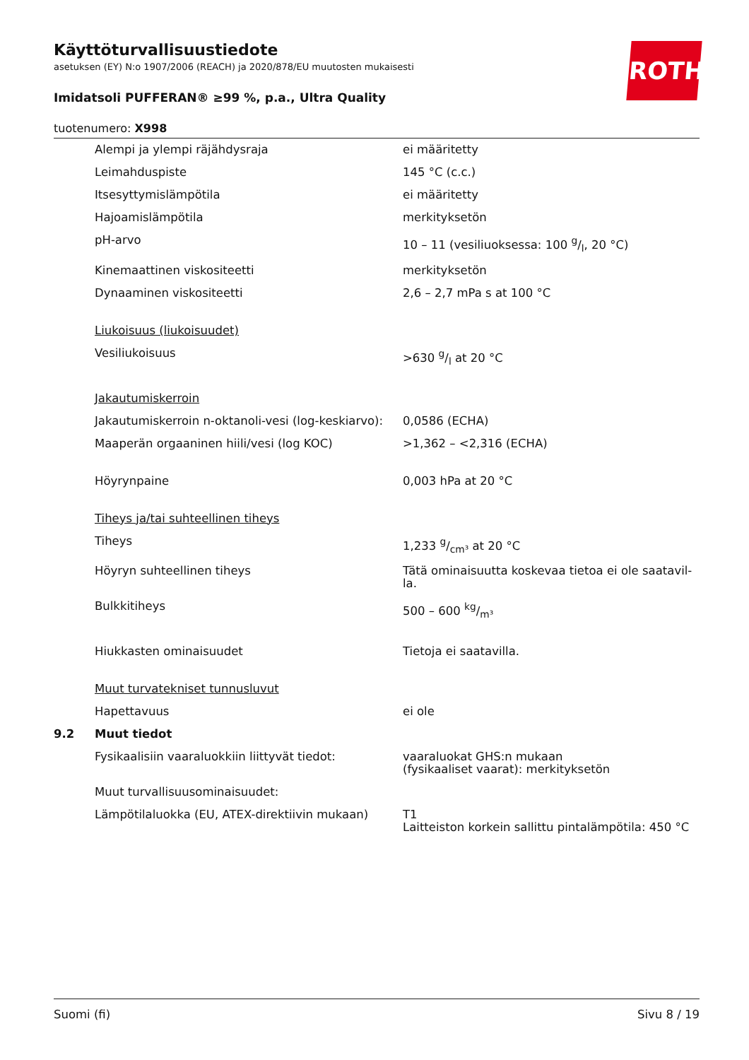ROTH
Käyttöturvallisuustiedote
asetuksen (EY) N:o 1907/2006 (REACH) ja 2020/878/EU muutosten mukaisesti
Imidatsoli PUFFERAN® ≥99 %, p.a., Ultra Quality
tuotenumero: X998
| | Alempi ja ylempi räjähdysraja | ei määritetty |
| | Leimahduspiste | 145 °C (c.c.) |
| | Itsesyttymislämpötila | ei määritetty |
| | Hajoamislämpötila | merkityksetön |
| | pH-arvo | 10 – 11 (vesiliuoksessa: 100 g/l, 20 °C) |
| | Kinemaattinen viskositeetti | merkityksetön |
| | Dynaaminen viskositeetti | 2,6 – 2,7 mPa s at 100 °C |
| | Liukoisuus (liukoisuudet) | |
| | Vesiliukoisuus | >630 g/l at 20 °C |
| | Jakautumiskerroin | |
| | Jakautumiskerroin n-oktanoli-vesi (log-keskiarvo): | 0,0586 (ECHA) |
| | Maaperän orgaaninen hiili/vesi (log KOC) | >1,362 – <2,316 (ECHA) |
| | Höyrynpaine | 0,003 hPa at 20 °C |
| | Tiheys ja/tai suhteellinen tiheys | |
| | Tiheys | 1,233 g/cm³ at 20 °C |
| | Höyryn suhteellinen tiheys | Tätä ominaisuutta koskevaa tietoa ei ole saatavil-la. |
| | Bulkkitiheys | 500 – 600 kg/m³ |
| | Hiukkasten ominaisuudet | Tietoja ei saatavilla. |
| | Muut turvatekniset tunnusluvut | |
| | Hapettavuus | ei ole |
| 9.2 | Muut tiedot | |
| | Fysikaalisiin vaaraluokkiin liittyvät tiedot: | vaaraluokat GHS:n mukaan (fysikaaliset vaarat): merkityksetön |
| | Muut turvallisuusominaisuudet: | |
| | Lämpötilaluokka (EU, ATEX-direktiivin mukaan) | T1 Laitteiston korkein sallittu pintalämpötila: 450 °C |
Suomi (fi) Sivu 8 / 19